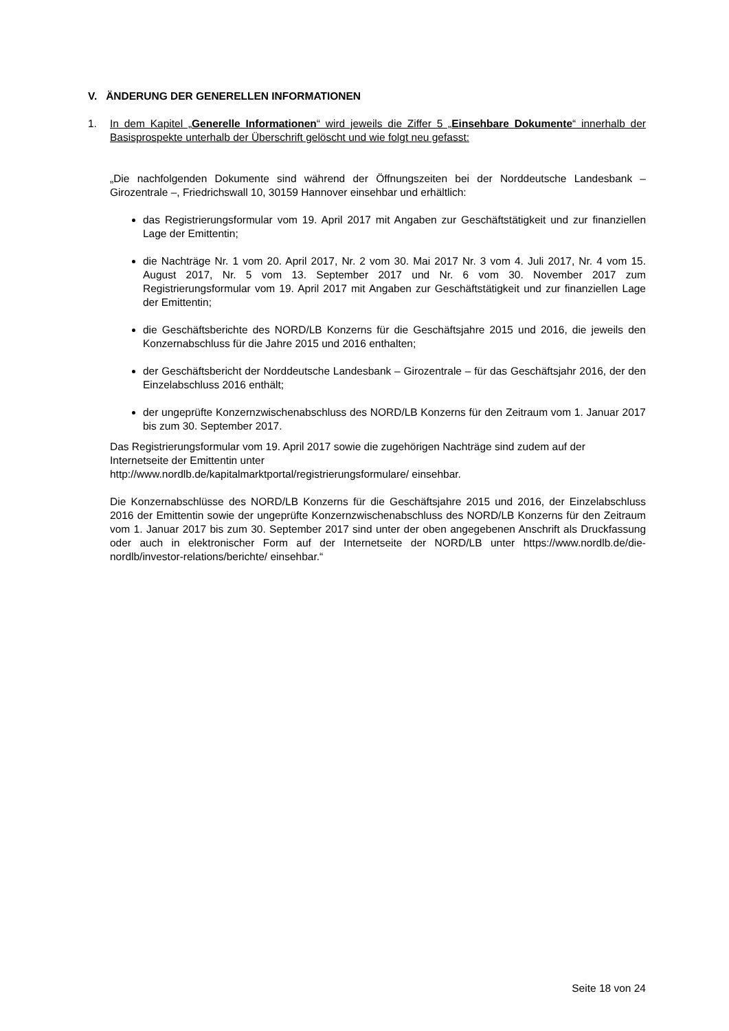V. ÄNDERUNG DER GENERELLEN INFORMATIONEN
1. In dem Kapitel „Generelle Informationen“ wird jeweils die Ziffer 5 „Einsehbare Dokumente“ innerhalb der Basisprospekte unterhalb der Überschrift gelöscht und wie folgt neu gefasst:
„Die nachfolgenden Dokumente sind während der Öffnungszeiten bei der Norddeutsche Landes­bank – Girozentrale –, Friedrichswall 10, 30159 Hannover einsehbar und erhältlich:
das Registrierungsformular vom 19. April 2017 mit Angaben zur Geschäftstätigkeit und zur finanziellen Lage der Emittentin;
die Nachträge Nr. 1 vom 20. April 2017, Nr. 2 vom 30. Mai 2017 Nr. 3 vom 4. Juli 2017, Nr. 4 vom 15. August 2017, Nr. 5 vom 13. September 2017 und Nr. 6 vom 30. November 2017 zum Registrierungsformular vom 19. April 2017 mit Angaben zur Geschäftstätigkeit und zur finanziellen Lage der Emittentin;
die Geschäftsberichte des NORD/LB Konzerns für die Geschäftsjahre 2015 und 2016, die jeweils den Konzernabschluss für die Jahre 2015 und 2016 enthalten;
der Geschäftsbericht der Norddeutsche Landesbank – Girozentrale – für das Geschäftsjahr 2016, der den Einzelabschluss 2016 enthält;
der ungeprüfte Konzernzwischenabschluss des NORD/LB Konzerns für den Zeitraum vom 1. Januar 2017 bis zum 30. September 2017.
Das Registrierungsformular vom 19. April 2017 sowie die zugehörigen Nachträge sind zudem auf der Internetseite der Emittentin unter
http://www.nordlb.de/kapitalmarktportal/registrierungsformulare/ einsehbar.
Die Konzernabschlüsse des NORD/LB Konzerns für die Geschäftsjahre 2015 und 2016, der Ein­zelabschluss 2016 der Emittentin sowie der ungeprüfte Konzernzwischenabschluss des NORD/LB Konzerns für den Zeitraum vom 1. Januar 2017 bis zum 30. September 2017 sind unter der oben angegebenen Anschrift als Druckfassung oder auch in elektronischer Form auf der Internetseite der NORD/LB unter https://www.nordlb.de/die-nordlb/investor-relations/berichte/ einsehbar.“
Seite 18 von 24